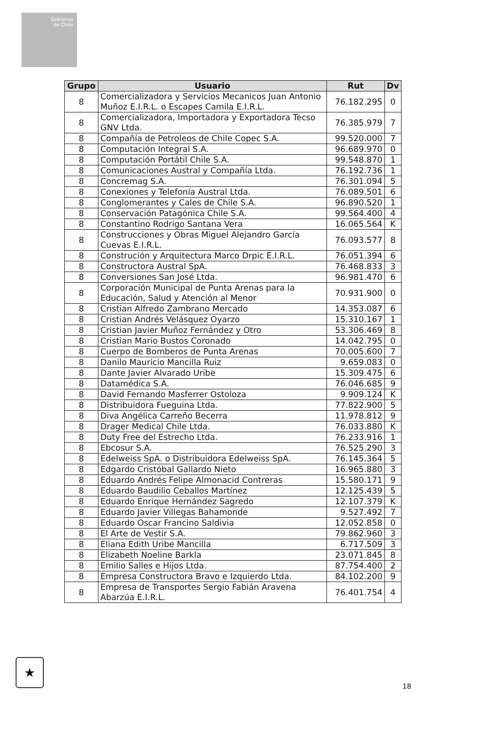Gobierno
de Chile
| Grupo | Usuario | Rut | Dv |
| --- | --- | --- | --- |
| 8 | Comercializadora y Servicios Mecanicos Juan Antonio Muñoz E.I.R.L. o Escapes Camila E.I.R.L. | 76.182.295 | 0 |
| 8 | Comercializadora, Importadora y Exportadora Tecso GNV Ltda. | 76.385.979 | 7 |
| 8 | Compañía de Petroleos de Chile Copec S.A. | 99.520.000 | 7 |
| 8 | Computación Integral S.A. | 96.689.970 | 0 |
| 8 | Computación Portátil Chile S.A. | 99.548.870 | 1 |
| 8 | Comunicaciones Austral y Compañía Ltda. | 76.192.736 | 1 |
| 8 | Concremag S.A. | 76.301.094 | 5 |
| 8 | Conexiones y Telefonía Austral Ltda. | 76.089.501 | 6 |
| 8 | Conglomerantes y Cales de Chile S.A. | 96.890.520 | 1 |
| 8 | Conservación Patagónica Chile S.A. | 99.564.400 | 4 |
| 8 | Constantino Rodrigo Santana Vera | 16.065.564 | K |
| 8 | Construcciones y Obras Miguel Alejandro García Cuevas E.I.R.L. | 76.093.577 | 8 |
| 8 | Construción y Arquitectura Marco Drpic E.I.R.L. | 76.051.394 | 6 |
| 8 | Constructora Austral SpA. | 76.468.833 | 3 |
| 8 | Conversiones San José Ltda. | 96.981.470 | 6 |
| 8 | Corporación Municipal de Punta Arenas para la Educación, Salud y Atención al Menor | 70.931.900 | 0 |
| 8 | Cristian Alfredo Zambrano Mercado | 14.353.087 | 6 |
| 8 | Cristian Andrés Velásquez Oyarzo | 15.310.167 | 1 |
| 8 | Cristian Javier Muñoz Fernández y Otro | 53.306.469 | 8 |
| 8 | Cristian Mario Bustos Coronado | 14.042.795 | 0 |
| 8 | Cuerpo de Bomberos de Punta Arenas | 70.005.600 | 7 |
| 8 | Danilo Mauricio Mancilla Ruiz | 9.659.083 | 0 |
| 8 | Dante Javier Alvarado Uribe | 15.309.475 | 6 |
| 8 | Datamédica S.A. | 76.046.685 | 9 |
| 8 | David Fernando Masferrer Ostoloza | 9.909.124 | K |
| 8 | Distribuidora Fueguina Ltda. | 77.822.900 | 5 |
| 8 | Diva Angélica Carreño Becerra | 11.978.812 | 9 |
| 8 | Drager Medical Chile Ltda. | 76.033.880 | K |
| 8 | Duty Free del Estrecho Ltda. | 76.233.916 | 1 |
| 8 | Ebcosur S.A. | 76.525.290 | 3 |
| 8 | Edelweiss SpA. o Distribuidora Edelweiss SpA. | 76.145.364 | 5 |
| 8 | Edgardo Cristóbal Gallardo Nieto | 16.965.880 | 3 |
| 8 | Eduardo Andrés Felipe Almonacid Contreras | 15.580.171 | 9 |
| 8 | Eduardo Baudilio Ceballos Martínez | 12.125.439 | 5 |
| 8 | Eduardo Enrique Hernández Sagredo | 12.107.379 | K |
| 8 | Eduardo Javier Villegas Bahamonde | 9.527.492 | 7 |
| 8 | Eduardo Oscar Francino Saldivia | 12.052.858 | 0 |
| 8 | El Arte de Vestir S.A. | 79.862.960 | 3 |
| 8 | Eliana Edith Uribe Mancilla | 6.717.509 | 3 |
| 8 | Elizabeth Noeline Barkla | 23.071.845 | 8 |
| 8 | Emilio Salles e Hijos Ltda. | 87.754.400 | 2 |
| 8 | Empresa Constructora Bravo e Izquierdo Ltda. | 84.102.200 | 9 |
| 8 | Empresa de Transportes Sergio Fabián Aravena Abarzúa E.I.R.L. | 76.401.754 | 4 |
★
18